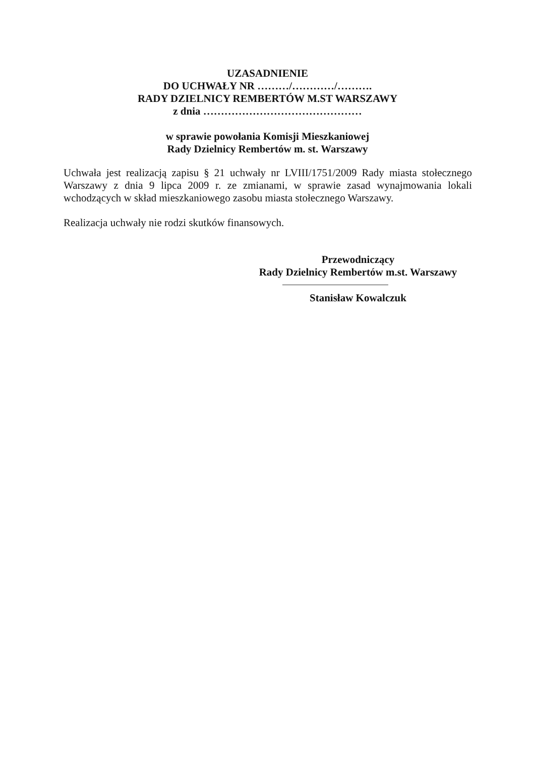UZASADNIENIE
DO UCHWAŁY NR ………/…………/……….
RADY DZIELNICY REMBERTÓW M.ST WARSZAWY
z dnia ………………………………………
w sprawie powołania Komisji Mieszkaniowej
Rady Dzielnicy Rembertów m. st. Warszawy
Uchwała jest realizacją zapisu § 21 uchwały nr LVIII/1751/2009 Rady miasta stołecznego Warszawy z dnia 9 lipca 2009 r. ze zmianami, w sprawie zasad wynajmowania lokali wchodzących w skład mieszkaniowego zasobu miasta stołecznego Warszawy.
Realizacja uchwały nie rodzi skutków finansowych.
Przewodniczący
Rady Dzielnicy Rembertów m.st. Warszawy
Stanisław Kowalczuk